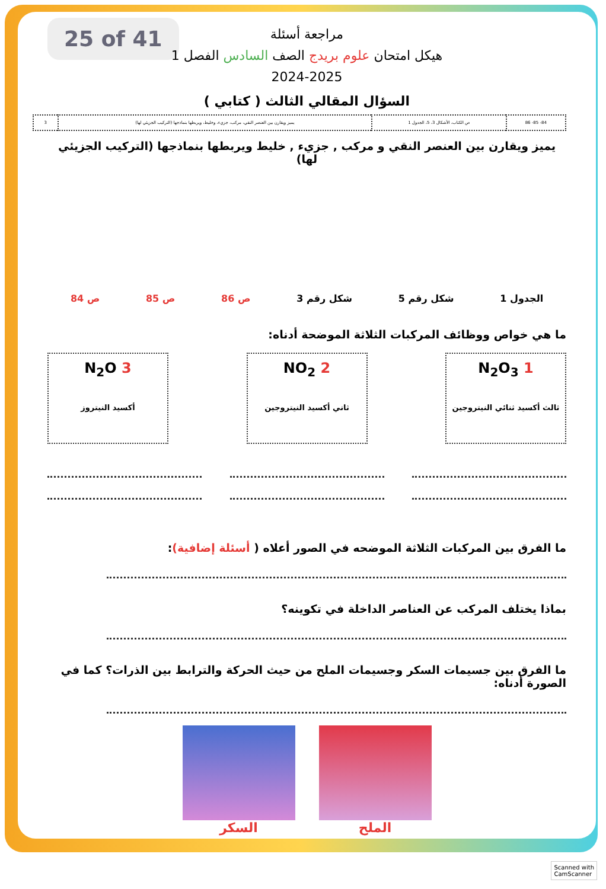25 of 41
مراجعة أسئلة
هيكل امتحان علوم بريدج الصف السادس الفصل 1
2024-2025
السؤال المقالي الثالث ( كتابي )
| 84- 85- 86 | ص الكتاب، الأشكال 3، 5، الجدول 1 | يميز ويقارن بين العنصر النقي، مركب، جزيء، وخليط، ويربطها بنماذجها (التركيب الجزيئي لها) | 3 |
يميز ويقارن بين العنصر النقي و مركب , جزيء , خليط ويربطها بنماذجها (التركيب الجزيئي لها)
الجدول 1 شكل رقم 5 شكل رقم 3 ص 86 ص 85 ص 84
ما هي خواص ووظائف المركبات الثلاثة الموضحة أدناه:
N<sub>2</sub>O<sub>3</sub> 1
ثالث أكسيد ثنائي النيتروجين
NO<sub>2</sub> 2
ثاني أكسيد النيتروجين
N<sub>2</sub>O 3
أكسيد النيتروز
ما الفرق بين المركبات الثلاثة الموضحه في الصور أعلاه ( أسئلة إضافية):
بماذا يختلف المركب عن العناصر الداخلة في تكوينه؟
ما الفرق بين جسيمات السكر وجسيمات الملح من حيث الحركة والترابط بين الذرات؟ كما في الصورة أدناه:
الملح السكر
Scanned with
CamScanner